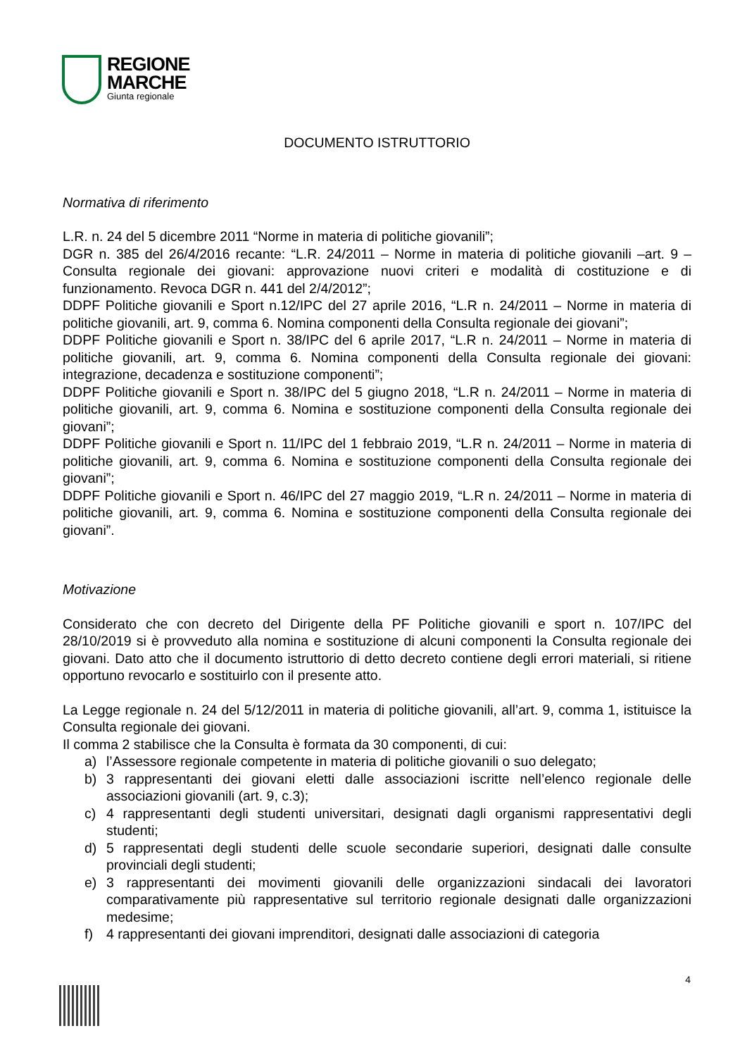REGIONE
MARCHE
Giunta regionale
DOCUMENTO ISTRUTTORIO
Normativa di riferimento
L.R. n. 24 del 5 dicembre 2011 “Norme in materia di politiche giovanili”;
DGR n. 385 del 26/4/2016 recante: “L.R. 24/2011 – Norme in materia di politiche giovanili –art. 9 – Consulta regionale dei giovani: approvazione nuovi criteri e modalità di costituzione e di funzionamento. Revoca DGR n. 441 del 2/4/2012”;
DDPF Politiche giovanili e Sport n.12/IPC del 27 aprile 2016, “L.R n. 24/2011 – Norme in materia di politiche giovanili, art. 9, comma 6. Nomina componenti della Consulta regionale dei giovani”;
DDPF Politiche giovanili e Sport n. 38/IPC del 6 aprile 2017, “L.R n. 24/2011 – Norme in materia di politiche giovanili, art. 9, comma 6. Nomina componenti della Consulta regionale dei giovani: integrazione, decadenza e sostituzione componenti”;
DDPF Politiche giovanili e Sport n. 38/IPC del 5 giugno 2018, “L.R n. 24/2011 – Norme in materia di politiche giovanili, art. 9, comma 6. Nomina e sostituzione componenti della Consulta regionale dei giovani”;
DDPF Politiche giovanili e Sport n. 11/IPC del 1 febbraio 2019, “L.R n. 24/2011 – Norme in materia di politiche giovanili, art. 9, comma 6. Nomina e sostituzione componenti della Consulta regionale dei giovani”;
DDPF Politiche giovanili e Sport n. 46/IPC del 27 maggio 2019, “L.R n. 24/2011 – Norme in materia di politiche giovanili, art. 9, comma 6. Nomina e sostituzione componenti della Consulta regionale dei giovani”.
Motivazione
Considerato che con decreto del Dirigente della PF Politiche giovanili e sport n. 107/IPC del 28/10/2019 si è provveduto alla nomina e sostituzione di alcuni componenti la Consulta regionale dei giovani. Dato atto che il documento istruttorio di detto decreto contiene degli errori materiali, si ritiene opportuno revocarlo e sostituirlo con il presente atto.
La Legge regionale n. 24 del 5/12/2011 in materia di politiche giovanili, all’art. 9, comma 1, istituisce la Consulta regionale dei giovani.
Il comma 2 stabilisce che la Consulta è formata da 30 componenti, di cui:
a) l’Assessore regionale competente in materia di politiche giovanili o suo delegato;
b) 3 rappresentanti dei giovani eletti dalle associazioni iscritte nell’elenco regionale delle associazioni giovanili (art. 9, c.3);
c) 4 rappresentanti degli studenti universitari, designati dagli organismi rappresentativi degli studenti;
d) 5 rappresentati degli studenti delle scuole secondarie superiori, designati dalle consulte provinciali degli studenti;
e) 3 rappresentanti dei movimenti giovanili delle organizzazioni sindacali dei lavoratori comparativamente più rappresentative sul territorio regionale designati dalle organizzazioni medesime;
f) 4 rappresentanti dei giovani imprenditori, designati dalle associazioni di categoria
4